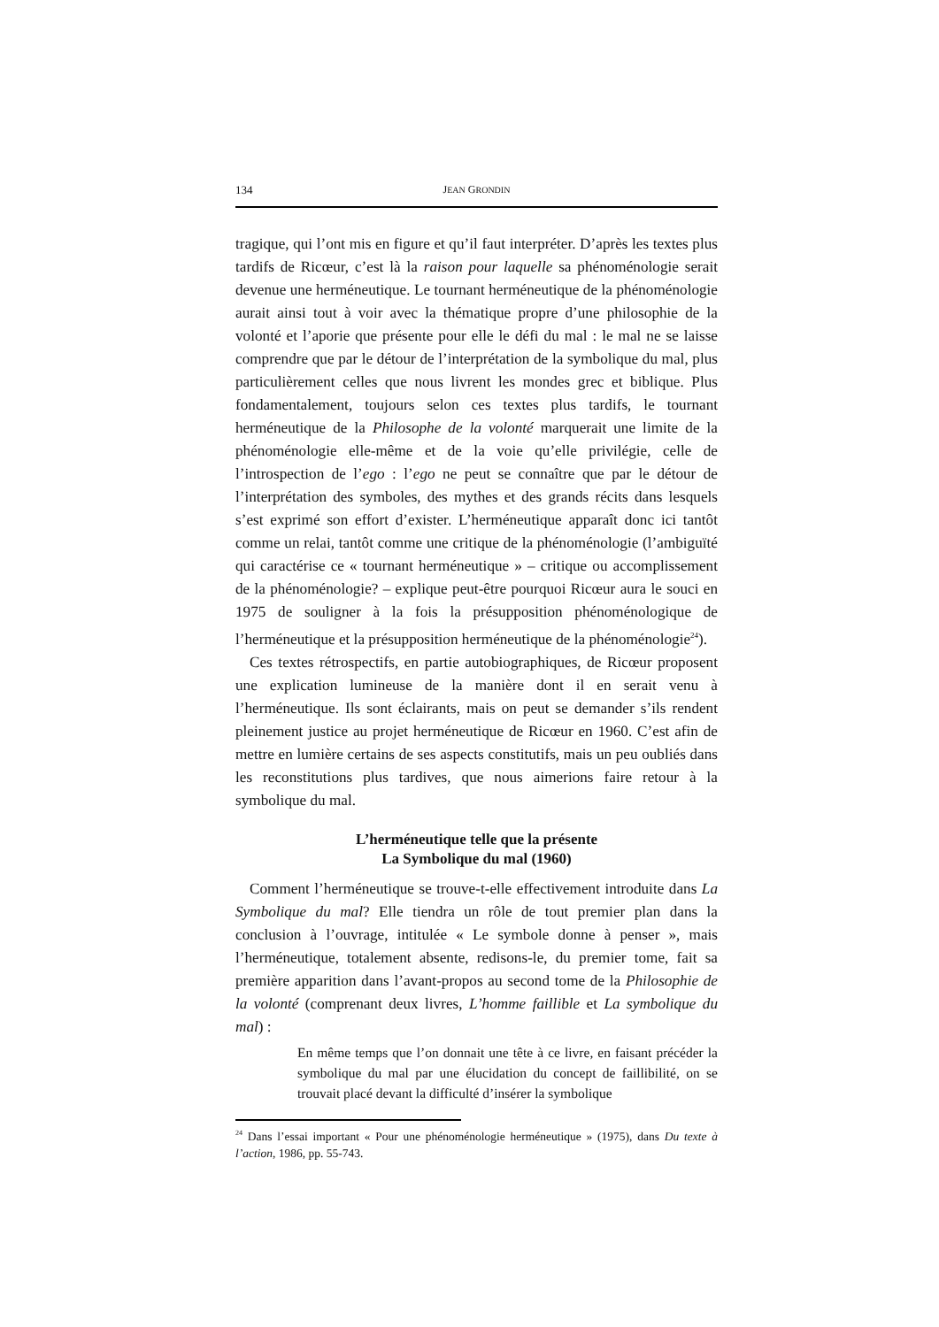134 JEAN GRONDIN
tragique, qui l’ont mis en figure et qu’il faut interpréter. D’après les textes plus tardifs de Ricœur, c’est là la raison pour laquelle sa phénoménologie serait devenue une herméneutique. Le tournant herméneutique de la phénoménologie aurait ainsi tout à voir avec la thématique propre d’une philosophie de la volonté et l’aporie que présente pour elle le défi du mal : le mal ne se laisse comprendre que par le détour de l’interprétation de la symbolique du mal, plus particulièrement celles que nous livrent les mondes grec et biblique. Plus fondamentalement, toujours selon ces textes plus tardifs, le tournant herméneutique de la Philosophe de la volonté marquerait une limite de la phénoménologie elle-même et de la voie qu’elle privilégie, celle de l’introspection de l’ego : l’ego ne peut se connaître que par le détour de l’interprétation des symboles, des mythes et des grands récits dans lesquels s’est exprimé son effort d’exister. L’herméneutique apparaît donc ici tantôt comme un relai, tantôt comme une critique de la phénoménologie (l’ambiguïté qui caractérise ce « tournant herméneutique » – critique ou accomplissement de la phénoménologie? – explique peut-être pourquoi Ricœur aura le souci en 1975 de souligner à la fois la présupposition phénoménologique de l’herméneutique et la présupposition herméneutique de la phénoménologie<sup>24</sup>).
Ces textes rétrospectifs, en partie autobiographiques, de Ricœur proposent une explication lumineuse de la manière dont il en serait venu à l’herméneutique. Ils sont éclairants, mais on peut se demander s’ils rendent pleinement justice au projet herméneutique de Ricœur en 1960. C’est afin de mettre en lumière certains de ses aspects constitutifs, mais un peu oubliés dans les reconstitutions plus tardives, que nous aimerions faire retour à la symbolique du mal.
L’herméneutique telle que la présente
La Symbolique du mal (1960)
Comment l’herméneutique se trouve-t-elle effectivement introduite dans La Symbolique du mal? Elle tiendra un rôle de tout premier plan dans la conclusion à l’ouvrage, intitulée « Le symbole donne à penser », mais l’herméneutique, totalement absente, redisons-le, du premier tome, fait sa première apparition dans l’avant-propos au second tome de la Philosophie de la volonté (comprenant deux livres, L’homme faillible et La symbolique du mal) :
En même temps que l’on donnait une tête à ce livre, en faisant précéder la symbolique du mal par une élucidation du concept de faillibilité, on se trouvait placé devant la difficulté d’insérer la symbolique
<sup>24</sup> Dans l’essai important « Pour une phénoménologie herméneutique » (1975), dans Du texte à l’action, 1986, pp. 55-743.